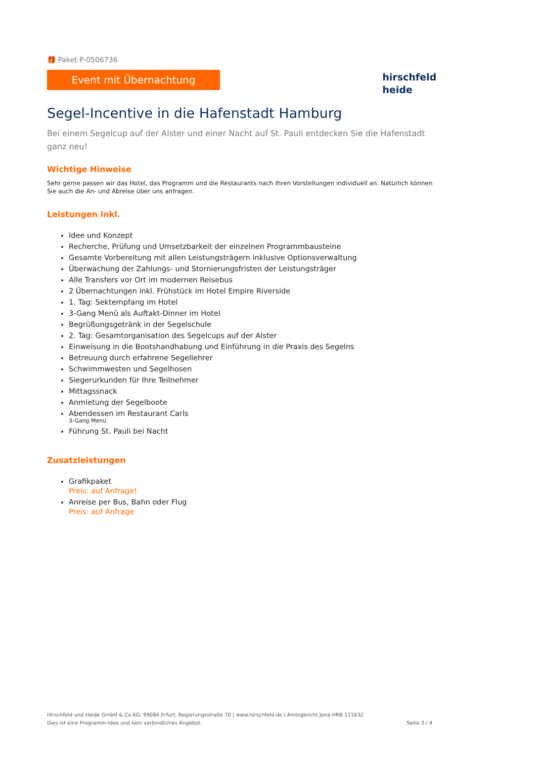🎁 Paket P-0506736
Event mit Übernachtung
hirschfeld
heide
Segel-Incentive in die Hafenstadt Hamburg
Bei einem Segelcup auf der Alster und einer Nacht auf St. Pauli entdecken Sie die Hafenstadt ganz neu!
Wichtige Hinweise
Sehr gerne passen wir das Hotel, das Programm und die Restaurants nach Ihren Vorstellungen individuell an. Natürlich können Sie auch die An- und Abreise über uns anfragen.
Leistungen inkl.
Idee und Konzept
Recherche, Prüfung und Umsetzbarkeit der einzelnen Programmbausteine
Gesamte Vorbereitung mit allen Leistungsträgern inklusive Optionsverwaltung
Überwachung der Zahlungs- und Stornierungsfristen der Leistungsträger
Alle Transfers vor Ort im modernen Reisebus
2 Übernachtungen inkl. Frühstück im Hotel Empire Riverside
1. Tag: Sektempfang im Hotel
3-Gang Menü als Auftakt-Dinner im Hotel
Begrüßungsgetränk in der Segelschule
2. Tag: Gesamtorganisation des Segelcups auf der Alster
Einweisung in die Bootshandhabung und Einführung in die Praxis des Segelns
Betreuung durch erfahrene Segellehrer
Schwimmwesten und Segelhosen
Siegerurkunden für Ihre Teilnehmer
Mittagssnack
Anmietung der Segelboote
Abendessen im Restaurant Carls
3-Gang Menü
Führung St. Pauli bei Nacht
Zusatzleistungen
Grafikpaket
Preis: auf Anfrage!
Anreise per Bus, Bahn oder Flug
Preis: auf Anfrage
Hirschfeld und Heide GmbH & Co.KG, 99084 Erfurt, Regierungsstraße 70 | www.hirschfeld.de | Amtsgericht Jena HRB 111632
Dies ist eine Programm-Idee und kein verbindliches Angebot.
Seite 3 / 4